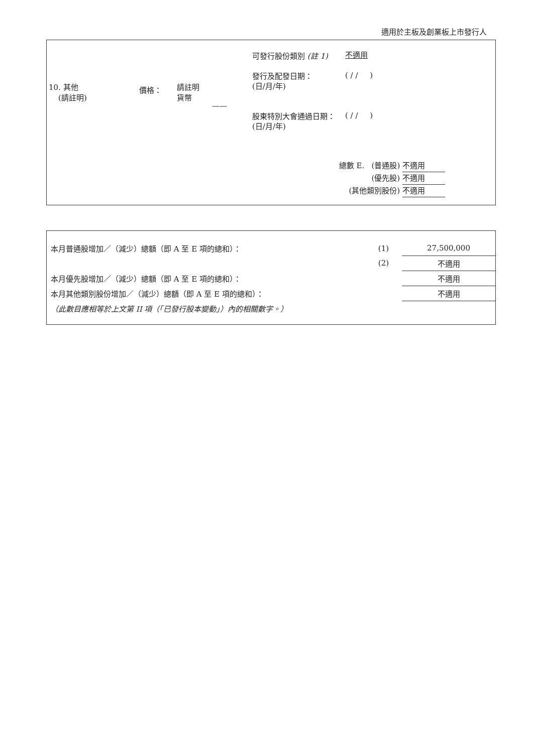適用於主板及創業板上市發行人
10. 其他
(請註明)
價格：
請註明
貨幣
——
可發行股份類別 (註 1)
發行及配發日期：
(日/月/年)
股東特別大會通過日期：
(日/月/年)
不適用
( / / )
( / / )
總數 E. (普通股) 不適用
(優先股) 不適用
(其他類別股份) 不適用
| 本月普通股增加／（減少）總額（即 A 至 E 項的總和）： | (1) | 27,500,000 |
| | (2) | 不適用 |
| 本月優先股增加／（減少）總額（即 A 至 E 項的總和）： | | 不適用 |
| 本月其他類別股份增加／（減少）總額（即 A 至 E 項的總和）： | | 不適用 |
| （此數目應相等於上文第 II 項（「已發行股本變動」）內的相關數字。） | | |